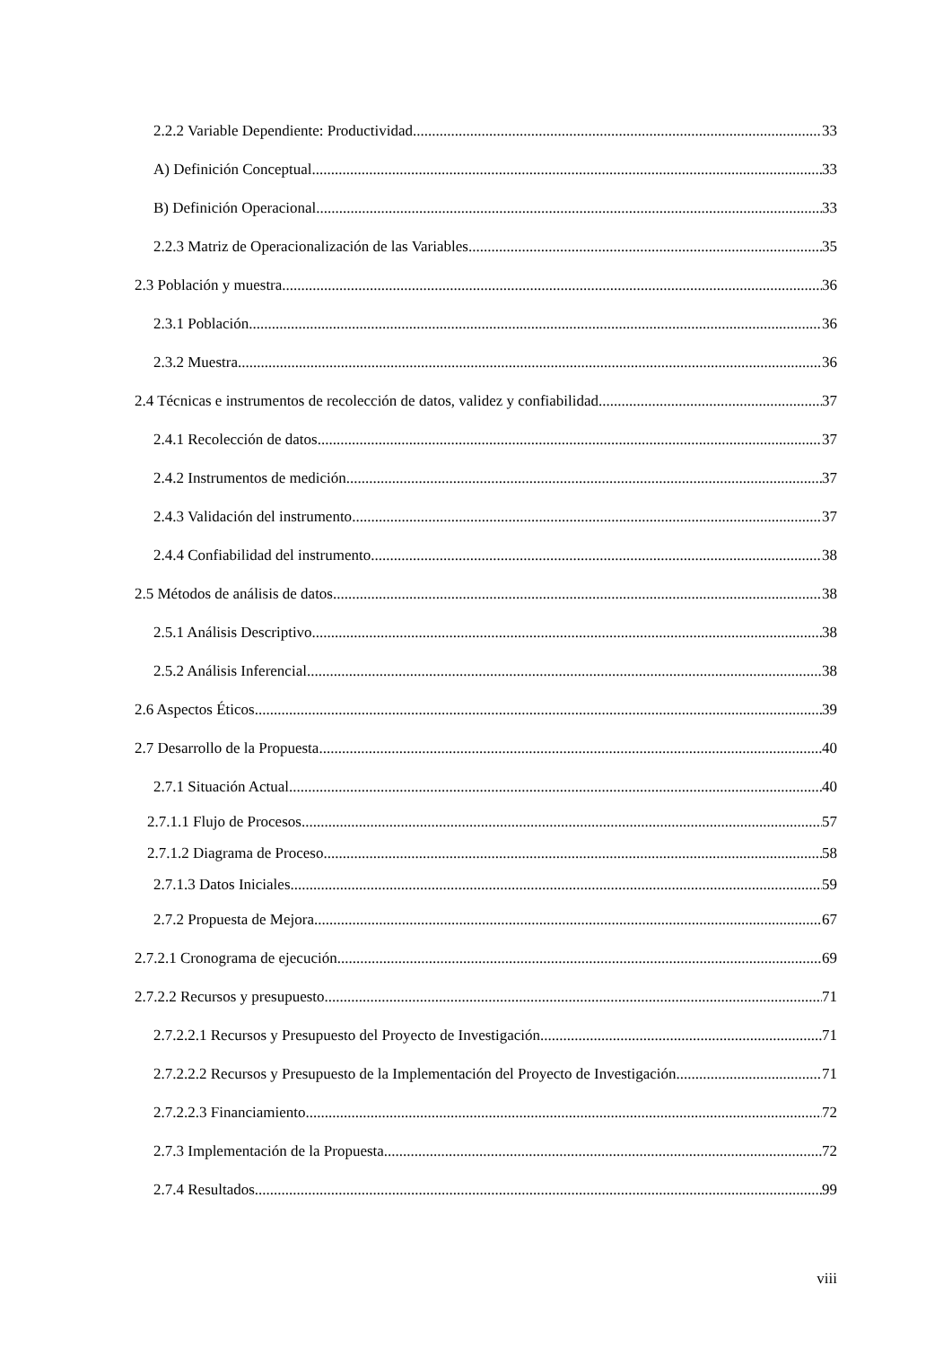2.2.2 Variable Dependiente: Productividad 33
A) Definición Conceptual 33
B) Definición Operacional 33
2.2.3 Matriz de Operacionalización de las Variables 35
2.3 Población y muestra 36
2.3.1 Población 36
2.3.2 Muestra 36
2.4 Técnicas e instrumentos de recolección de datos, validez y confiabilidad 37
2.4.1 Recolección de datos 37
2.4.2 Instrumentos de medición 37
2.4.3 Validación del instrumento 37
2.4.4 Confiabilidad del instrumento 38
2.5 Métodos de análisis de datos 38
2.5.1 Análisis Descriptivo 38
2.5.2 Análisis Inferencial 38
2.6 Aspectos Éticos 39
2.7 Desarrollo de la Propuesta 40
2.7.1 Situación Actual 40
2.7.1.1 Flujo de Procesos 57
2.7.1.2 Diagrama de Proceso 58
2.7.1.3 Datos Iniciales 59
2.7.2 Propuesta de Mejora 67
2.7.2.1 Cronograma de ejecución 69
2.7.2.2 Recursos y presupuesto 71
2.7.2.2.1 Recursos y Presupuesto del Proyecto de Investigación 71
2.7.2.2.2 Recursos y Presupuesto de la Implementación del Proyecto de Investigación 71
2.7.2.2.3 Financiamiento 72
2.7.3 Implementación de la Propuesta 72
2.7.4 Resultados 99
viii